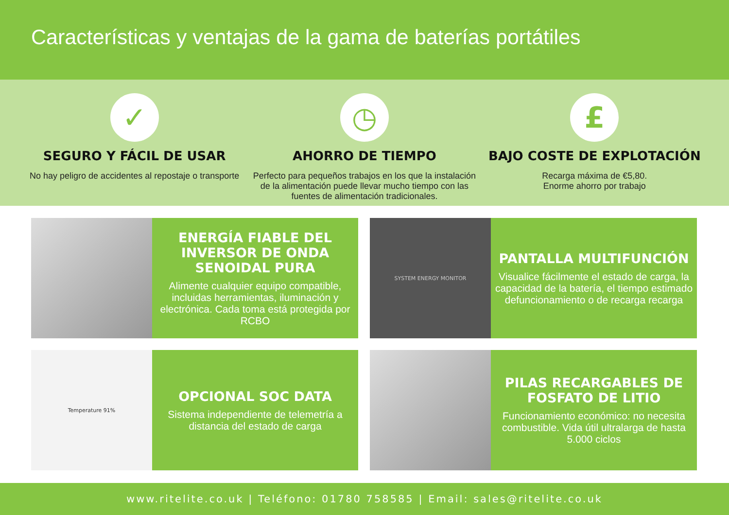Características y ventajas de la gama de baterías portátiles
✓
SEGURO Y FÁCIL DE USAR
No hay peligro de accidentes al repostaje o transporte
◷
AHORRO DE TIEMPO
Perfecto para pequeños trabajos en los que la instalación de la alimentación puede llevar mucho tiempo con las fuentes de alimentación tradicionales.
£
BAJO COSTE DE EXPLOTACIÓN
Recarga máxima de €5,80.
Enorme ahorro por trabajo
ENERGÍA FIABLE DEL INVERSOR DE ONDA SENOIDAL PURA
Alimente cualquier equipo compatible, incluidas herramientas, iluminación y electrónica. Cada toma está protegida por RCBO
SYSTEM ENERGY MONITOR
PANTALLA MULTIFUNCIÓN
Visualice fácilmente el estado de carga, la capacidad de la batería, el tiempo estimado defuncionamiento o de recarga recarga
Temperature 91%
OPCIONAL SOC DATA
Sistema independiente de telemetría a distancia del estado de carga
PILAS RECARGABLES DE FOSFATO DE LITIO
Funcionamiento económico: no necesita combustible. Vida útil ultralarga de hasta 5.000 ciclos
www.ritelite.co.uk | Teléfono: 01780 758585 | Email: sales@ritelite.co.uk